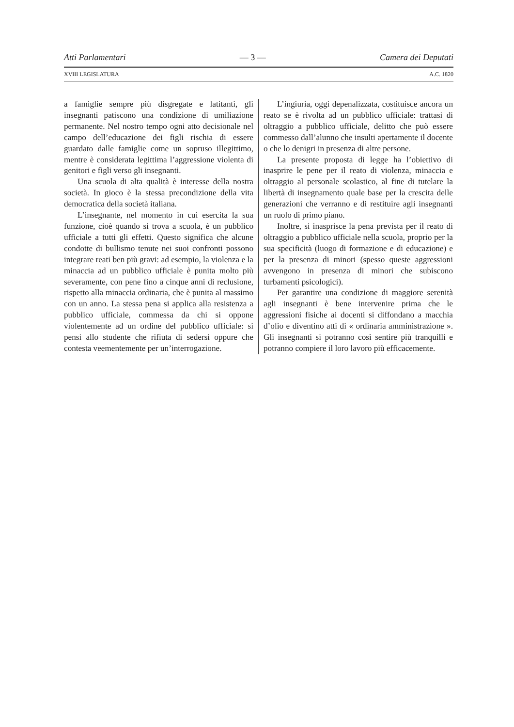Atti Parlamentari — 3 — Camera dei Deputati
XVIII LEGISLATURA A.C. 1820
a famiglie sempre più disgregate e latitanti, gli insegnanti patiscono una condizione di umiliazione permanente. Nel nostro tempo ogni atto decisionale nel campo dell’educazione dei figli rischia di essere guardato dalle famiglie come un sopruso illegittimo, mentre è considerata legittima l’aggressione violenta di genitori e figli verso gli insegnanti.
Una scuola di alta qualità è interesse della nostra società. In gioco è la stessa precondizione della vita democratica della società italiana.
L’insegnante, nel momento in cui esercita la sua funzione, cioè quando si trova a scuola, è un pubblico ufficiale a tutti gli effetti. Questo significa che alcune condotte di bullismo tenute nei suoi confronti possono integrare reati ben più gravi: ad esempio, la violenza e la minaccia ad un pubblico ufficiale è punita molto più severamente, con pene fino a cinque anni di reclusione, rispetto alla minaccia ordinaria, che è punita al massimo con un anno. La stessa pena si applica alla resistenza a pubblico ufficiale, commessa da chi si oppone violentemente ad un ordine del pubblico ufficiale: si pensi allo studente che rifiuta di sedersi oppure che contesta veementemente per un’interrogazione.
L’ingiuria, oggi depenalizzata, costituisce ancora un reato se è rivolta ad un pubblico ufficiale: trattasi di oltraggio a pubblico ufficiale, delitto che può essere commesso dall’alunno che insulti apertamente il docente o che lo denigri in presenza di altre persone.
La presente proposta di legge ha l’obiettivo di inasprire le pene per il reato di violenza, minaccia e oltraggio al personale scolastico, al fine di tutelare la libertà di insegnamento quale base per la crescita delle generazioni che verranno e di restituire agli insegnanti un ruolo di primo piano.
Inoltre, si inasprisce la pena prevista per il reato di oltraggio a pubblico ufficiale nella scuola, proprio per la sua specificità (luogo di formazione e di educazione) e per la presenza di minori (spesso queste aggressioni avvengono in presenza di minori che subiscono turbamenti psicologici).
Per garantire una condizione di maggiore serenità agli insegnanti è bene intervenire prima che le aggressioni fisiche ai docenti si diffondano a macchia d’olio e diventino atti di « ordinaria amministrazione ». Gli insegnanti si potranno così sentire più tranquilli e potranno compiere il loro lavoro più efficacemente.